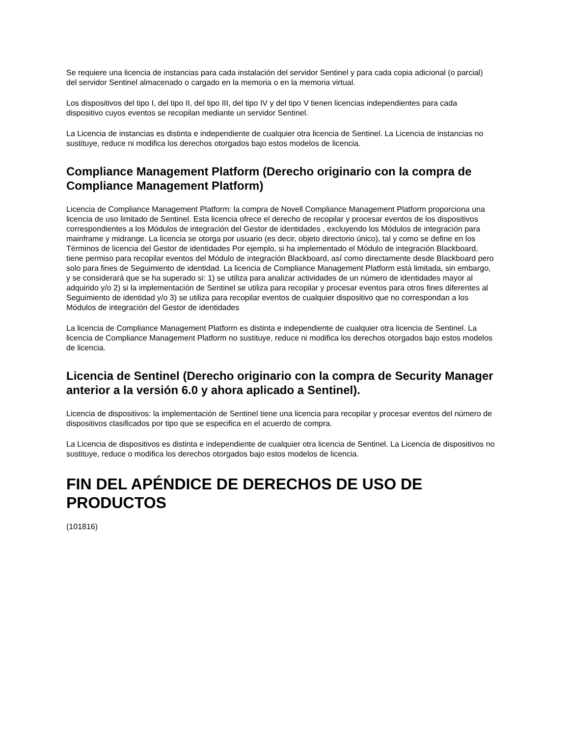Se requiere una licencia de instancias para cada instalación del servidor Sentinel y para cada copia adicional (o parcial) del servidor Sentinel almacenado o cargado en la memoria o en la memoria virtual.
Los dispositivos del tipo I, del tipo II, del tipo III, del tipo IV y del tipo V tienen licencias independientes para cada dispositivo cuyos eventos se recopilan mediante un servidor Sentinel.
La Licencia de instancias es distinta e independiente de cualquier otra licencia de Sentinel. La Licencia de instancias no sustituye, reduce ni modifica los derechos otorgados bajo estos modelos de licencia.
Compliance Management Platform (Derecho originario con la compra de Compliance Management Platform)
Licencia de Compliance Management Platform: la compra de Novell Compliance Management Platform proporciona una licencia de uso limitado de Sentinel. Esta licencia ofrece el derecho de recopilar y procesar eventos de los dispositivos correspondientes a los Módulos de integración del Gestor de identidades , excluyendo los Módulos de integración para mainframe y midrange. La licencia se otorga por usuario (es decir, objeto directorio único), tal y como se define en los Términos de licencia del Gestor de identidades Por ejemplo, si ha implementado el Módulo de integración Blackboard, tiene permiso para recopilar eventos del Módulo de integración Blackboard, así como directamente desde Blackboard pero solo para fines de Seguimiento de identidad. La licencia de Compliance Management Platform está limitada, sin embargo, y se considerará que se ha superado si: 1) se utiliza para analizar actividades de un número de identidades mayor al adquirido y/o 2) si la implementación de Sentinel se utiliza para recopilar y procesar eventos para otros fines diferentes al Seguimiento de identidad y/o 3) se utiliza para recopilar eventos de cualquier dispositivo que no correspondan a los Módulos de integración del Gestor de identidades
La licencia de Compliance Management Platform es distinta e independiente de cualquier otra licencia de Sentinel. La licencia de Compliance Management Platform no sustituye, reduce ni modifica los derechos otorgados bajo estos modelos de licencia.
Licencia de Sentinel (Derecho originario con la compra de Security Manager anterior a la versión 6.0 y ahora aplicado a Sentinel).
Licencia de dispositivos: la implementación de Sentinel tiene una licencia para recopilar y procesar eventos del número de dispositivos clasificados por tipo que se especifica en el acuerdo de compra.
La Licencia de dispositivos es distinta e independiente de cualquier otra licencia de Sentinel. La Licencia de dispositivos no sustituye, reduce o modifica los derechos otorgados bajo estos modelos de licencia.
FIN DEL APÉNDICE DE DERECHOS DE USO DE PRODUCTOS
(101816)